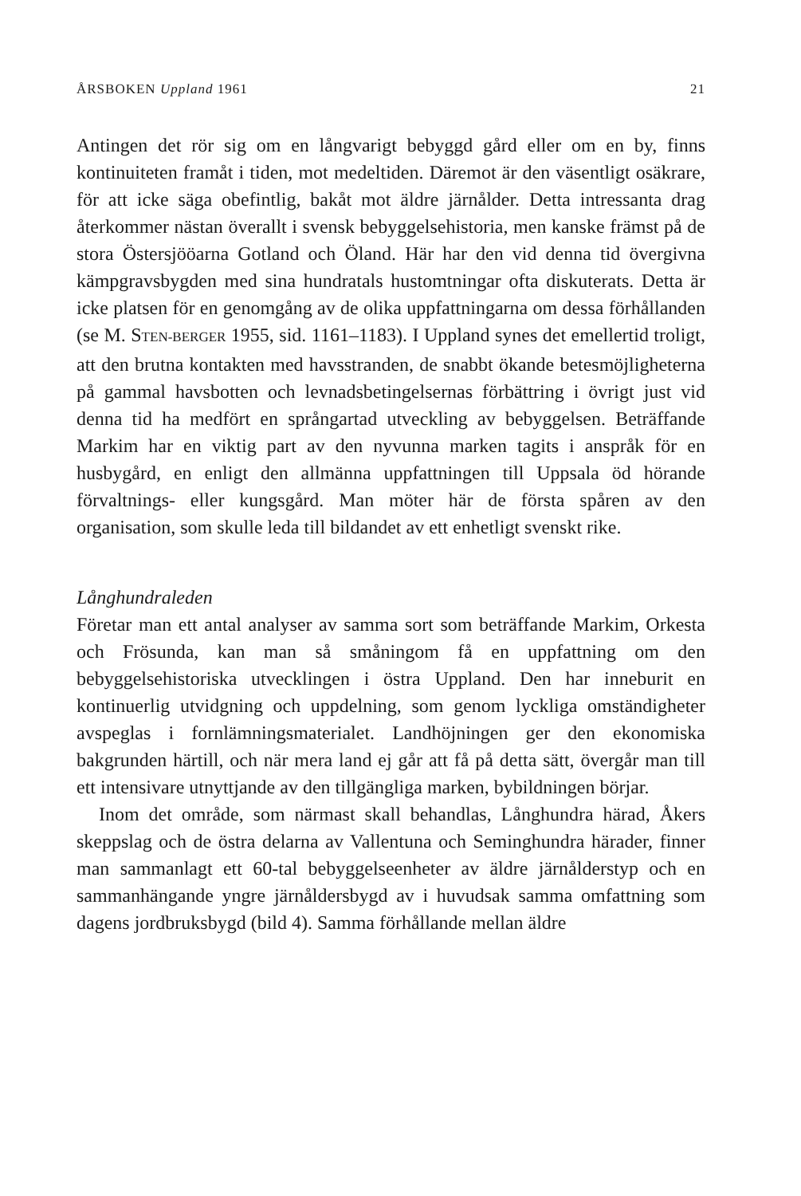ÅRSBOKEN Uppland 1961 21
Antingen det rör sig om en långvarigt bebyggd gård eller om en by, finns kontinuiteten framåt i tiden, mot medeltiden. Däremot är den väsentligt osäkrare, för att icke säga obefintlig, bakåt mot äldre järnålder. Detta intressanta drag återkommer nästan överallt i svensk bebyggelsehistoria, men kanske främst på de stora Östersjööarna Gotland och Öland. Här har den vid denna tid övergivna kämpgravsbygden med sina hundratals hustomtningar ofta diskuterats. Detta är icke platsen för en genomgång av de olika uppfattningarna om dessa förhållanden (se M. STEN-BERGER 1955, sid. 1161–1183). I Uppland synes det emellertid troligt, att den brutna kontakten med havsstranden, de snabbt ökande betesmöjligheterna på gammal havsbotten och levnadsbetingelsernas förbättring i övrigt just vid denna tid ha medfört en språngartad utveckling av bebyggelsen. Beträffande Markim har en viktig part av den nyvunna marken tagits i anspråk för en husbygård, en enligt den allmänna uppfattningen till Uppsala öd hörande förvaltnings- eller kungsgård. Man möter här de första spåren av den organisation, som skulle leda till bildandet av ett enhetligt svenskt rike.
Långhundraleden
Företar man ett antal analyser av samma sort som beträffande Markim, Orkesta och Frösunda, kan man så småningom få en uppfattning om den bebyggelsehistoriska utvecklingen i östra Uppland. Den har inneburit en kontinuerlig utvidgning och uppdelning, som genom lyckliga omständigheter avspeglas i fornlämningsmaterialet. Landhöjningen ger den ekonomiska bakgrunden härtill, och när mera land ej går att få på detta sätt, övergår man till ett intensivare utnyttjande av den tillgängliga marken, bybildningen börjar.
Inom det område, som närmast skall behandlas, Långhundra härad, Åkers skeppslag och de östra delarna av Vallentuna och Seminghundra härader, finner man sammanlagt ett 60-tal bebyggelseenheter av äldre järnålderstyp och en sammanhängande yngre järnåldersbygd av i huvudsak samma omfattning som dagens jordbruksbygd (bild 4). Samma förhållande mellan äldre